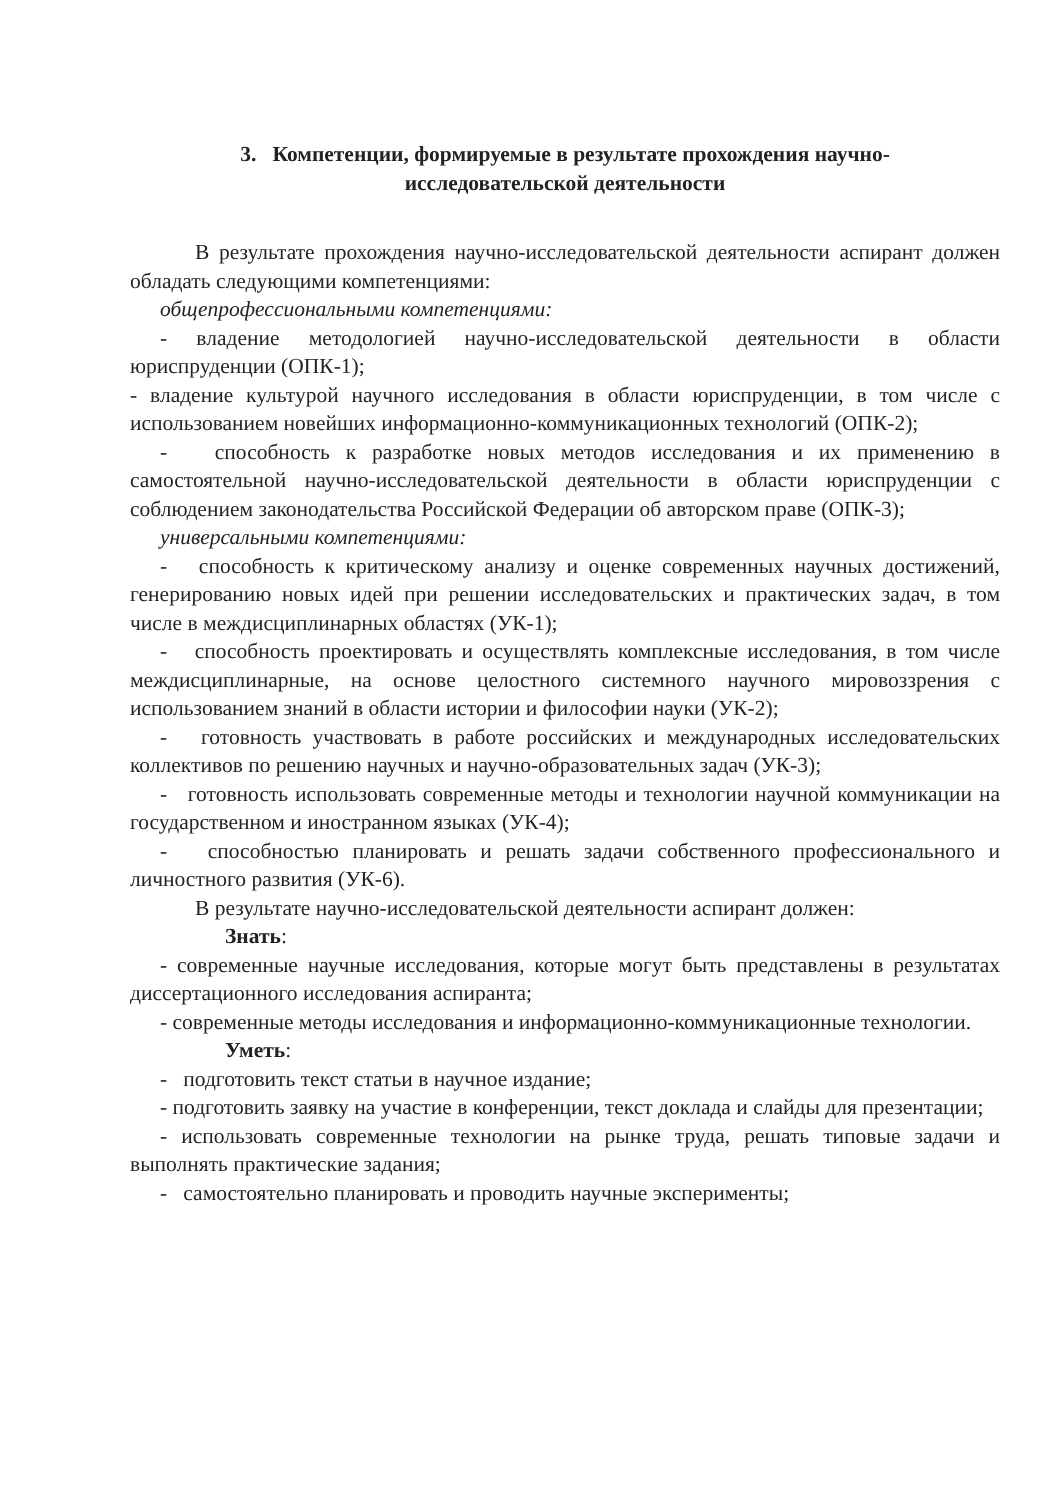3. Компетенции, формируемые в результате прохождения научно-
исследовательской деятельности
В результате прохождения научно-исследовательской деятельности аспирант должен обладать следующими компетенциями:
общепрофессиональными компетенциями:
- владение методологией научно-исследовательской деятельности в области юриспруденции (ОПК-1);
- владение культурой научного исследования в области юриспруденции, в том числе с использованием новейших информационно-коммуникационных технологий (ОПК-2);
- способность к разработке новых методов исследования и их применению в самостоятельной научно-исследовательской деятельности в области юриспруденции с соблюдением законодательства Российской Федерации об авторском праве (ОПК-3);
универсальными компетенциями:
- способность к критическому анализу и оценке современных научных достижений, генерированию новых идей при решении исследовательских и практических задач, в том числе в междисциплинарных областях (УК-1);
- способность проектировать и осуществлять комплексные исследования, в том числе междисциплинарные, на основе целостного системного научного мировоззрения с использованием знаний в области истории и философии науки (УК-2);
- готовность участвовать в работе российских и международных исследовательских коллективов по решению научных и научно-образовательных задач (УК-3);
- готовность использовать современные методы и технологии научной коммуникации на государственном и иностранном языках (УК-4);
- способностью планировать и решать задачи собственного профессионального и личностного развития (УК-6).
В результате научно-исследовательской деятельности аспирант должен:
Знать:
- современные научные исследования, которые могут быть представлены в результатах диссертационного исследования аспиранта;
- современные методы исследования и информационно-коммуникационные технологии.
Уметь:
- подготовить текст статьи в научное издание;
- подготовить заявку на участие в конференции, текст доклада и слайды для презентации;
- использовать современные технологии на рынке труда, решать типовые задачи и выполнять практические задания;
- самостоятельно планировать и проводить научные эксперименты;